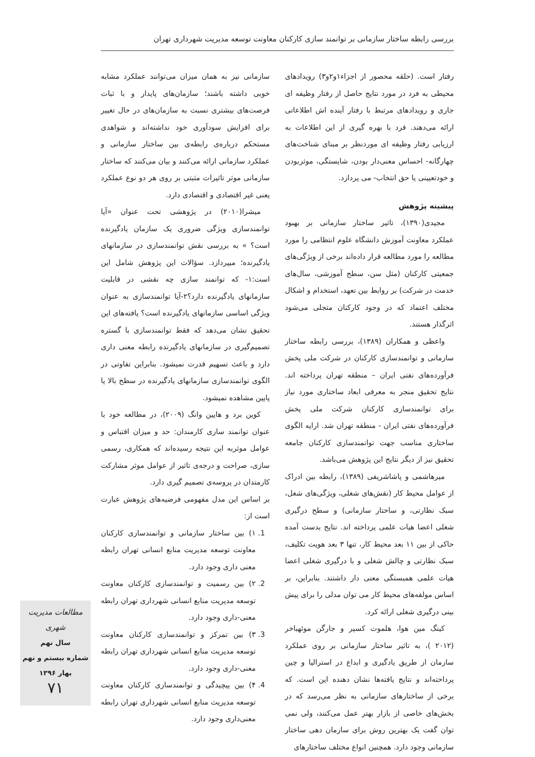بررسی رابطه ساختار سازمانی بر توانمند سازی کارکنان معاونت توسعه مدیریت شهرداری تهران
رفتار است. (حلقه محصور از اجزاء۱و۲و۳) رویدادهای محیطی به فرد در مورد نتایج حاصل از رفتار وظیفه ای جاری و رویدادهای مرتبط با رفتار آینده اش اطلاعاتی ارائه می‌دهند. فرد با بهره گیری از این اطلاعات به ارزیابی رفتار وظیفه ای موردنظر بر مبنای شناخت‌های چهارگانه- احساس معنی‌دار بودن، شایستگی، موثربودن و خودتعیینی یا حق انتخاب- می پردازد.
پیشینه پژوهش
مجیدی(۱۳۹۰)، تاثیر ساختار سازمانی بر بهبود عملکرد معاونت آموزش دانشگاه علوم انتظامی را مورد مطالعه را مورد مطالعه قرار داده‌اند برخی از ویژگی‌های جمعیتی کارکنان (مثل سن، سطح آموزشی، سال‌های خدمت در شرکت) بر روابط بین تعهد، استخدام و اشکال مختلف اعتماد که در وجود کارکنان متجلی می‌شود اثرگذار هستند.
واعظی و همکاران (۱۳۸۹)، بررسی رابطه ساختار سازمانی و توانمندسازی کارکنان در شرکت ملی پخش فرآورده‌های نفتی ایران – منطقه تهران پرداخته اند. نتایج تحقیق منجر به معرفی ابعاد ساختاری مورد نیاز برای توانمندسازی کارکنان شرکت ملی پخش فرآورده‌های نفتی ایران - منطقه تهران شد. ارایه الگوی ساختاری مناسب جهت توانمندسازی کارکنان جامعه تحقیق نیز از دیگر نتایج این پژوهش می‌باشد.
میرهاشمی و پاشاشریفی (۱۳۸۹)، رابطه بین ادراک از عوامل محیط کار (نقش‌های شغلی، ویژگی‌های شغل، سبک نظارتی، و ساختار سازمانی) و سطح درگیری شغلی اعضا هیات علمی پرداخته اند. نتایج بدست آمده حاکی از بین ۱۱ بعد محیط کار، تنها ۳ بعد هویت تکلیف، سبک نظارتی و چالش شغلی و با درگیری شغلی اعضا هیات علمی همبستگی معنی دار داشتند. بنابراین، بر اساس مولفه‌های محیط کار می توان مدلی را برای پیش بینی درگیری شغلی ارائه کرد.
کینگ مین هوا، هلموت کسپر و جارگن موئهباخر (۲۰۱۲ )، به تاثیر ساختار سازمانی بر روی عملکرد سازمان از طریق یادگیری و ابداع در استرالیا و چین پرداخته‌اند و نتایج یافته‌ها نشان دهنده این است. که برخی از ساختارهای سازمانی به نظر می‌رسد که در بخش‌های خاصی از بازار بهتر عمل می‌کنند، ولی نمی توان گفت یک بهترین روش برای سازمان دهی ساختار سازمانی وجود دارد. همچنین انواع مختلف ساختارهای
سازمانی نیز به همان میزان می‌توانند عملکرد مشابه خوبی داشته باشند؛ سازمان‌های پایدار و با ثبات فرصت‌های بیشتری نسبت به سازمان‌های در حال تغییر برای افزایش سودآوری خود نداشته‌اند و شواهدی مستحکم درباره‌ی رابطه‌ی بین ساختار سازمانی و عملکرد سازمانی ارائه می‌کنند و بیان می‌کنند که ساختار سازمانی موثر تاثیرات مثبتی بر روی هر دو نوع عملکرد یعنی غیر اقتصادی و اقتصادی دارد.
میشرا(۲۰۱۰) در پژوهشی تحت عنوان «آیا توانمندسازی ویژگی ضروری یک سازمان یادگیرنده است؟ » به بررسی نقش توانمندسازی در سازمانهای یادگیرنده؛ میپردازد. سؤالات این پژوهش شامل این است:۱- که توانمند سازی چه نقشی در قابلیت سازمانهای یادگیرنده دارد؟۲-آیا توانمندسازی به عنوان ویژگی اساسی سازمانهای یادگیرنده است؟ یافته‌های این تحقیق نشان می‌دهد که فقط توانمندسازی با گستره تصمیم‌گیری در سازمانهای یادگیرنده رابطه معنی داری دارد و باعث تسهیم قدرت نمیشود. بنابراین تفاوتی در الگوی توانمندسازی سازمانهای یادگیرنده در سطح بالا یا پایین مشاهده نمیشود.
کوین برد و هایین وانگ (۲۰۰۹)، در مطالعه خود با عنوان توانمند سازی کارمندان: حد و میزان اقتباس و عوامل موثربه این نتیجه رسیده‌اند که همکاری، رسمی سازی، صراحت و درجه‌ی تاثیر از عوامل موثر مشارکت کارمندان در پروسه‌ی تصمیم گیری دارد.
بر اساس این مدل مفهومی فرضیه‌های پژوهش عبارت است از:
1. ۱) بین ساختار سازمانی و توانمندسازی کارکنان معاونت توسعه مدیریت منابع انسانی تهران رابطه معنی داری وجود دارد.
2. ۲) بین رسمیت و توانمندسازی کارکنان معاونت توسعه مدیریت منابع انسانی شهرداری تهران رابطه معنی-داری وجود دارد.
3. ۳) بین تمرکز و توانمندسازی کارکنان معاونت توسعه مدیریت منابع انسانی شهرداری تهران رابطه معنی-داری وجود دارد.
4. ۴) بین پیچیدگی و توانمندسازی کارکنان معاونت توسعه مدیریت منابع انسانی شهرداری تهران رابطه معنی‌داری وجود دارد.
مطالعات مدیریت شهری
سال نهم
شماره بیستم و نهم
بهار ۱۳۹۶
۷۱